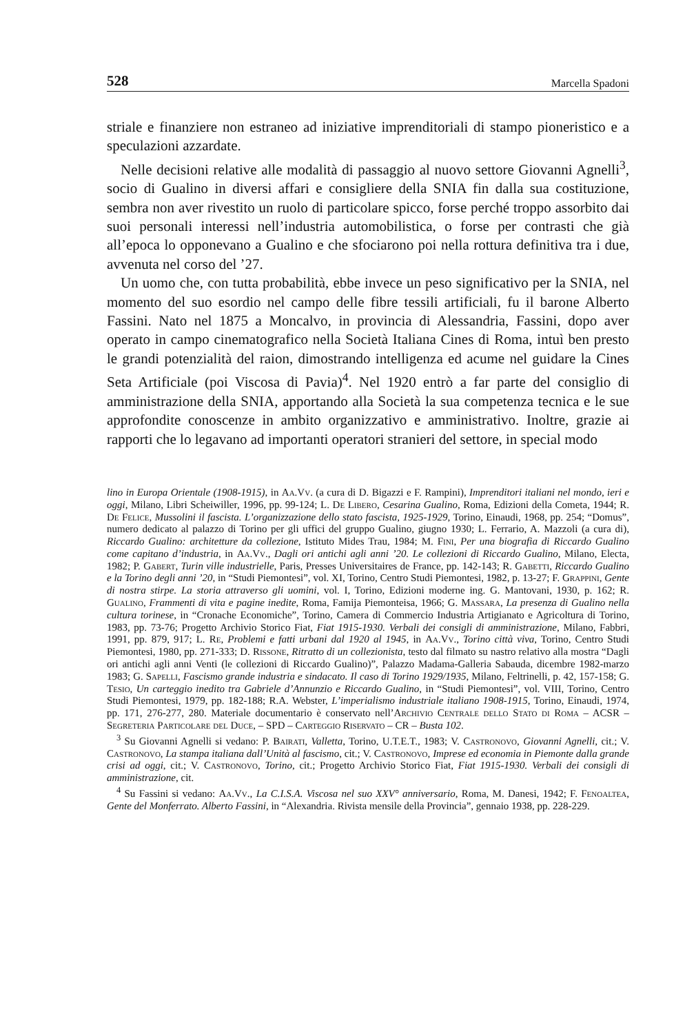528 Marcella Spadoni
striale e finanziere non estraneo ad iniziative imprenditoriali di stampo pioneristico e a speculazioni azzardate.
Nelle decisioni relative alle modalità di passaggio al nuovo settore Giovanni Agnelli<sup>3</sup>, socio di Gualino in diversi affari e consigliere della SNIA fin dalla sua costituzione, sembra non aver rivestito un ruolo di particolare spicco, forse perché troppo assorbito dai suoi personali interessi nell’industria automobilistica, o forse per contrasti che già all’epoca lo opponevano a Gualino e che sfociarono poi nella rottura definitiva tra i due, avvenuta nel corso del ’27.
Un uomo che, con tutta probabilità, ebbe invece un peso significativo per la SNIA, nel momento del suo esordio nel campo delle fibre tessili artificiali, fu il barone Alberto Fassini. Nato nel 1875 a Moncalvo, in provincia di Alessandria, Fassini, dopo aver operato in campo cinematografico nella Società Italiana Cines di Roma, intuì ben presto le grandi potenzialità del raion, dimostrando intelligenza ed acume nel guidare la Cines Seta Artificiale (poi Viscosa di Pavia)<sup>4</sup>. Nel 1920 entrò a far parte del consiglio di amministrazione della SNIA, apportando alla Società la sua competenza tecnica e le sue approfondite conoscenze in ambito organizzativo e amministrativo. Inoltre, grazie ai rapporti che lo legavano ad importanti operatori stranieri del settore, in special modo
lino in Europa Orientale (1908-1915), in Aa.Vv. (a cura di D. Bigazzi e F. Rampini), Imprenditori italiani nel mondo, ieri e oggi, Milano, Libri Scheiwiller, 1996, pp. 99-124; L. De Libero, Cesarina Gualino, Roma, Edizioni della Cometa, 1944; R. De Felice, Mussolini il fascista. L’organizzazione dello stato fascista, 1925-1929, Torino, Einaudi, 1968, pp. 254; “Domus”, numero dedicato al palazzo di Torino per gli uffici del gruppo Gualino, giugno 1930; L. Ferrario, A. Mazzoli (a cura di), Riccardo Gualino: architetture da collezione, Istituto Mides Trau, 1984; M. Fini, Per una biografia di Riccardo Gualino come capitano d’industria, in Aa.Vv., Dagli ori antichi agli anni ’20. Le collezioni di Riccardo Gualino, Milano, Electa, 1982; P. Gabert, Turin ville industrielle, Paris, Presses Universitaires de France, pp. 142-143; R. Gabetti, Riccardo Gualino e la Torino degli anni ’20, in “Studi Piemontesi”, vol. XI, Torino, Centro Studi Piemontesi, 1982, p. 13-27; F. Grappini, Gente di nostra stirpe. La storia attraverso gli uomini, vol. I, Torino, Edizioni moderne ing. G. Mantovani, 1930, p. 162; R. Gualino, Frammenti di vita e pagine inedite, Roma, Famija Piemonteisa, 1966; G. Massara, La presenza di Gualino nella cultura torinese, in “Cronache Economiche”, Torino, Camera di Commercio Industria Artigianato e Agricoltura di Torino, 1983, pp. 73-76; Progetto Archivio Storico Fiat, Fiat 1915-1930. Verbali dei consigli di amministrazione, Milano, Fabbri, 1991, pp. 879, 917; L. Re, Problemi e fatti urbani dal 1920 al 1945, in Aa.Vv., Torino città viva, Torino, Centro Studi Piemontesi, 1980, pp. 271-333; D. Rissone, Ritratto di un collezionista, testo dal filmato su nastro relativo alla mostra “Dagli ori antichi agli anni Venti (le collezioni di Riccardo Gualino)”, Palazzo Madama-Galleria Sabauda, dicembre 1982-marzo 1983; G. Sapelli, Fascismo grande industria e sindacato. Il caso di Torino 1929/1935, Milano, Feltrinelli, p. 42, 157-158; G. Tesio, Un carteggio inedito tra Gabriele d’Annunzio e Riccardo Gualino, in “Studi Piemontesi”, vol. VIII, Torino, Centro Studi Piemontesi, 1979, pp. 182-188; R.A. Webster, L’imperialismo industriale italiano 1908-1915, Torino, Einaudi, 1974, pp. 171, 276-277, 280. Materiale documentario è conservato nell’Archivio Centrale dello Stato di Roma – ACSR – Segreteria Particolare del Duce, – SPD – Carteggio Riservato – CR – Busta 102.
<sup>3</sup> Su Giovanni Agnelli si vedano: P. Bairati, Valletta, Torino, U.T.E.T., 1983; V. Castronovo, Giovanni Agnelli, cit.; V. Castronovo, La stampa italiana dall’Unità al fascismo, cit.; V. Castronovo, Imprese ed economia in Piemonte dalla grande crisi ad oggi, cit.; V. Castronovo, Torino, cit.; Progetto Archivio Storico Fiat, Fiat 1915-1930. Verbali dei consigli di amministrazione, cit.
<sup>4</sup> Su Fassini si vedano: Aa.Vv., La C.I.S.A. Viscosa nel suo XXV° anniversario, Roma, M. Danesi, 1942; F. Fenoaltea, Gente del Monferrato. Alberto Fassini, in “Alexandria. Rivista mensile della Provincia”, gennaio 1938, pp. 228-229.